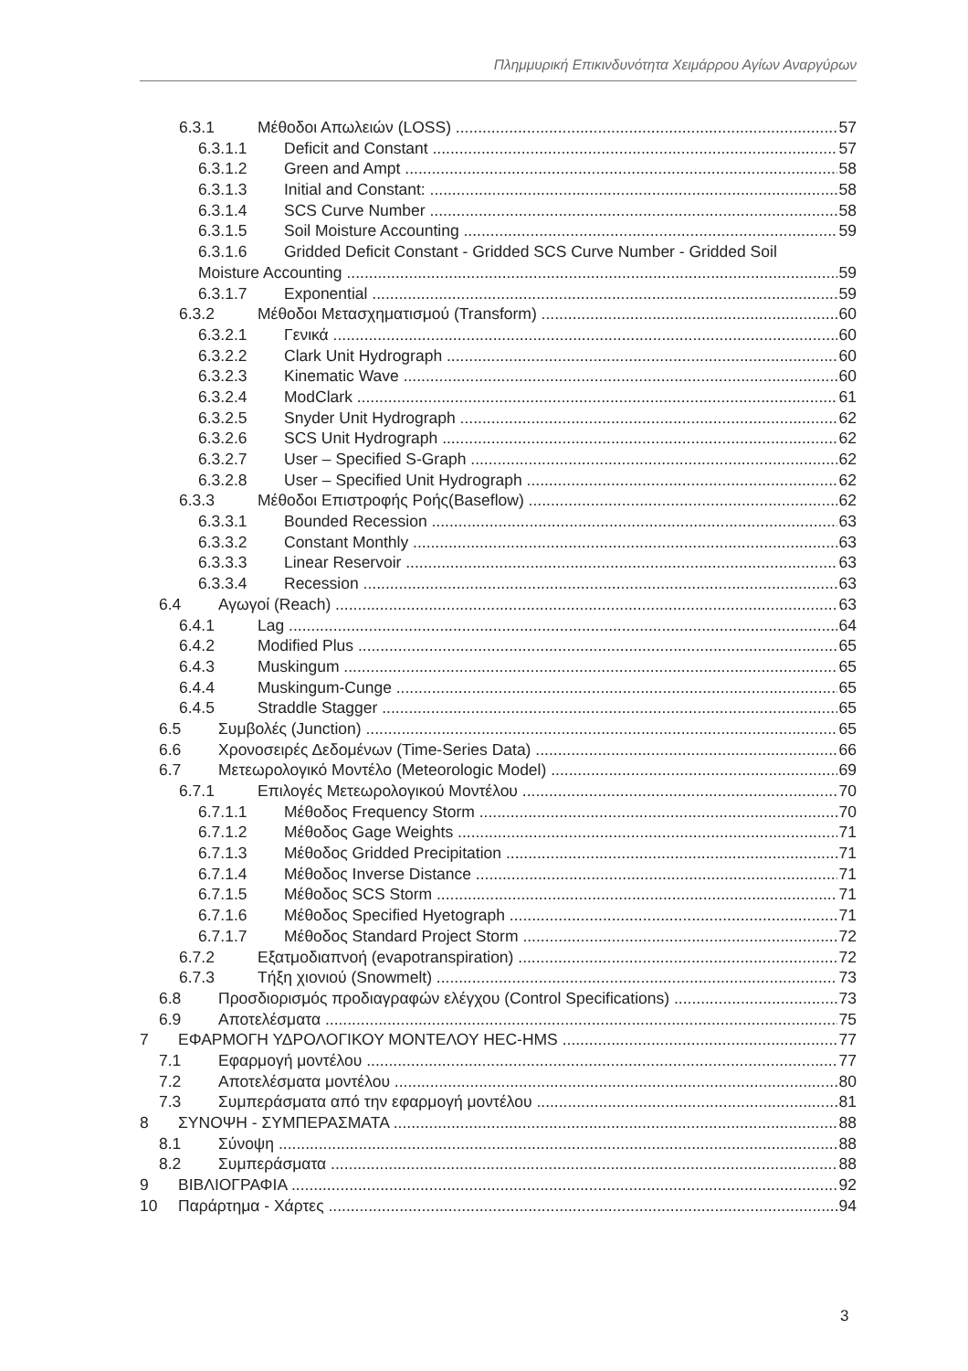Πλημμυρική Επικινδυνότητα Χειμάρρου Αγίων Αναργύρων
6.3.1 Μέθοδοι Απωλειών (LOSS) 57
6.3.1.1 Deficit and Constant 57
6.3.1.2 Green and Ampt 58
6.3.1.3 Initial and Constant: 58
6.3.1.4 SCS Curve Number 58
6.3.1.5 Soil Moisture Accounting 59
6.3.1.6 Gridded Deficit Constant - Gridded SCS Curve Number - Gridded Soil
Moisture Accounting 59
6.3.1.7 Exponential 59
6.3.2 Μέθοδοι Μετασχηματισμού (Transform) 60
6.3.2.1 Γενικά 60
6.3.2.2 Clark Unit Hydrograph 60
6.3.2.3 Kinematic Wave 60
6.3.2.4 ModClark 61
6.3.2.5 Snyder Unit Hydrograph 62
6.3.2.6 SCS Unit Hydrograph 62
6.3.2.7 User – Specified S-Graph 62
6.3.2.8 User – Specified Unit Hydrograph 62
6.3.3 Μέθοδοι Επιστροφής Ροής(Baseflow) 62
6.3.3.1 Bounded Recession 63
6.3.3.2 Constant Monthly 63
6.3.3.3 Linear Reservoir 63
6.3.3.4 Recession 63
6.4 Αγωγοί (Reach) 63
6.4.1 Lag 64
6.4.2 Modified Plus 65
6.4.3 Muskingum 65
6.4.4 Muskingum-Cunge 65
6.4.5 Straddle Stagger 65
6.5 Συμβολές (Junction) 65
6.6 Χρονοσειρές Δεδομένων (Time-Series Data) 66
6.7 Μετεωρολογικό Μοντέλο (Meteorologic Model) 69
6.7.1 Επιλογές Μετεωρολογικού Μοντέλου 70
6.7.1.1 Μέθοδος Frequency Storm 70
6.7.1.2 Μέθοδος Gage Weights 71
6.7.1.3 Μέθοδος Gridded Precipitation 71
6.7.1.4 Μέθοδος Inverse Distance 71
6.7.1.5 Μέθοδος SCS Storm 71
6.7.1.6 Μέθοδος Specified Hyetograph 71
6.7.1.7 Μέθοδος Standard Project Storm 72
6.7.2 Εξατμοδιαπνοή (evapotranspiration) 72
6.7.3 Τήξη χιονιού (Snowmelt) 73
6.8 Προσδιορισμός προδιαγραφών ελέγχου (Control Specifications) 73
6.9 Αποτελέσματα 75
7 ΕΦΑΡΜΟΓΗ ΥΔΡΟΛΟΓΙΚΟΥ ΜΟΝΤΕΛΟΥ HEC-HMS 77
7.1 Εφαρμογή μοντέλου 77
7.2 Αποτελέσματα μοντέλου 80
7.3 Συμπεράσματα από την εφαρμογή μοντέλου 81
8 ΣΥΝΟΨΗ - ΣΥΜΠΕΡΑΣΜΑΤΑ 88
8.1 Σύνοψη 88
8.2 Συμπεράσματα 88
9 ΒΙΒΛΙΟΓΡΑΦΙΑ 92
10 Παράρτημα - Χάρτες 94
3